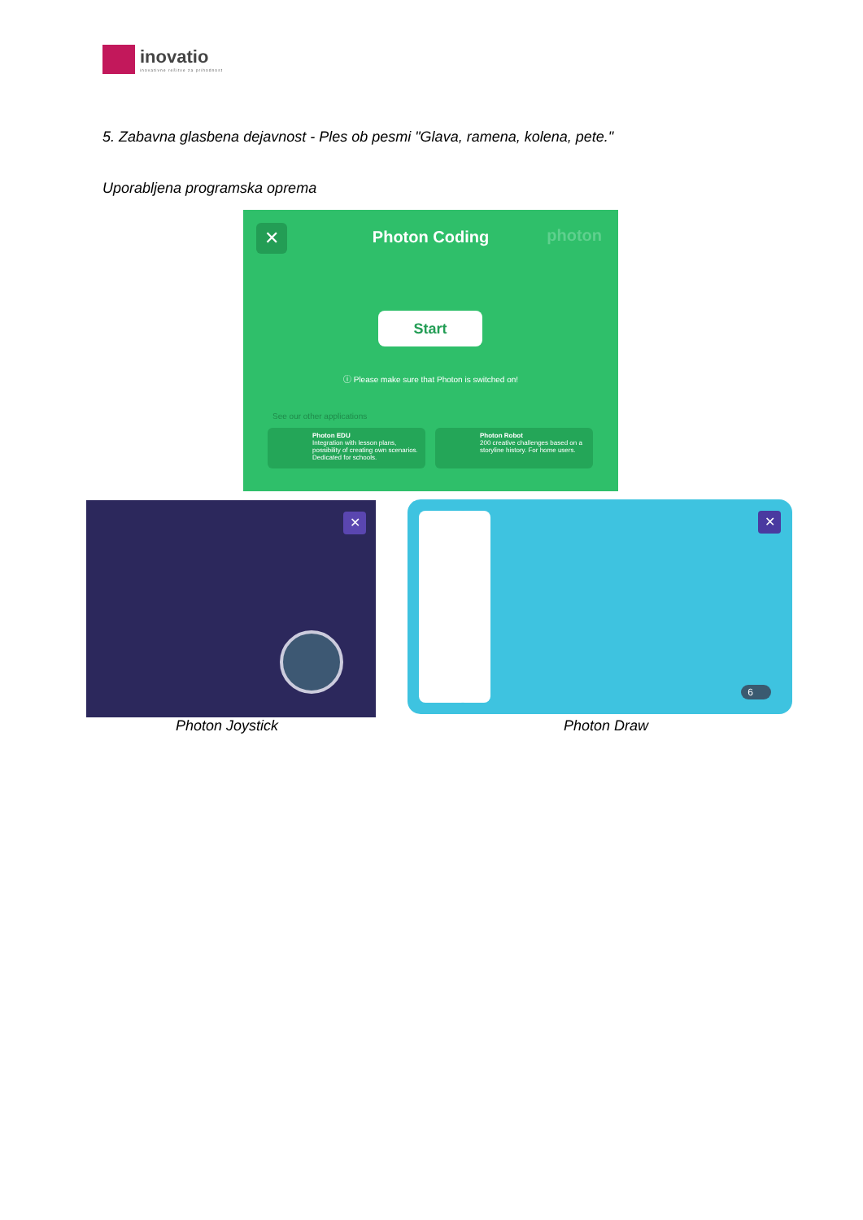inovatio
inovativne rešitve za prihodnost
5. Zabavna glasbena dejavnost - Ples ob pesmi "Glava, ramena, kolena, pete."
Uporabljena programska oprema
✕
Photon Coding photon
Start
ⓘ Please make sure that Photon is switched on!
See our other applications
Photon EDU
Integration with lesson plans, possibility of creating own scenarios. Dedicated for schools.
Photon Robot
200 creative challenges based on a storyline history. For home users.
✕
✕
6
Photon Joystick Photon Draw